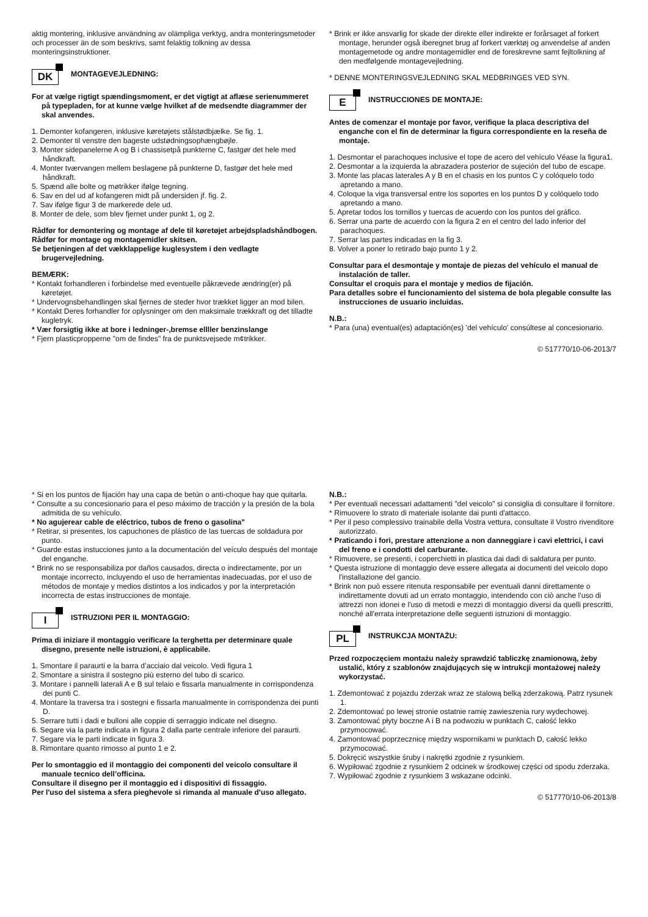aktig montering, inklusive användning av olämpliga verktyg, andra monteringsmetoder och processer än de som beskrivs, samt felaktig tolkning av dessa monteringsinstruktioner.
DK
MONTAGEVEJLEDNING:
For at vælge rigtigt spændingsmoment, er det vigtigt at aflæse serienummeret på typepladen, for at kunne vælge hvilket af de medsendte diagrammer der skal anvendes.
1. Demonter kofangeren, inklusive køretøjets stålstødbjælke. Se fig. 1.
2. Demonter til venstre den bageste udstødningsophængbøjle.
3. Monter sidepanelerne A og B i chassisetpå punkterne C, fastgør det hele med håndkraft.
4. Monter tværvangen mellem beslagene på punkterne D, fastgør det hele med håndkraft.
5. Spænd alle bolte og møtrikker ifølge tegning.
6. Sav en del ud af kofangeren midt på undersiden jf. fig. 2.
7. Sav ifølge figur 3 de markerede dele ud.
8. Monter de dele, som blev fjernet under punkt 1, og 2.
Rådfør for demontering og montage af dele til køretøjet arbejdspladshåndbogen.
Rådfør for montage og montagemidler skitsen.
Se betjeningen af det vækklappelige kuglesystem i den vedlagte brugervejledning.
BEMÆRK:
* Kontakt forhandleren i forbindelse med eventuelle påkrævede ændring(er) på køretøjet.
* Undervognsbehandlingen skal fjernes de steder hvor trækket ligger an mod bilen.
* Kontakt Deres forhandler for oplysninger om den maksimale trækkraft og det tilladte kugletryk.
* Vær forsigtig ikke at bore i ledninger-,bremse ellller benzinslange
* Fjern plasticpropperne "om de findes" fra de punktsvejsede m¢trikker.
* Brink er ikke ansvarlig for skade der direkte eller indirekte er forårsaget af forkert montage, herunder også iberegnet brug af forkert værktøj og anvendelse af anden montagemetode og andre montagemidler end de foreskrevne samt fejltolkning af den medfølgende montagevejledning.
* DENNE MONTERINGSVEJLEDNING SKAL MEDBRINGES VED SYN.
E
INSTRUCCIONES DE MONTAJE:
Antes de comenzar el montaje por favor, verifique la placa descriptiva del enganche con el fin de determinar la figura correspondiente en la reseña de montaje.
1. Desmontar el parachoques inclusive el tope de acero del vehículo Véase la figura1.
2. Desmontar a la izquierda la abrazadera posterior de sujeción del tubo de escape.
3. Monte las placas laterales A y B en el chasis en los puntos C y colóquelo todo apretando a mano.
4. Coloque la viga transversal entre los soportes en los puntos D y colóquelo todo apretando a mano.
5. Apretar todos los tornillos y tuercas de acuerdo con los puntos del gráfico.
6. Serrar una parte de acuerdo con la figura 2 en el centro del lado inferior del parachoques.
7. Serrar las partes indicadas en la fig 3.
8. Volver a poner lo retirado bajo punto 1 y 2.
Consultar para el desmontaje y montaje de piezas del vehículo el manual de instalación de taller.
Consultar el croquis para el montaje y medios de fijación.
Para detalles sobre el funcionamiento del sistema de bola plegable consulte las instrucciones de usuario incluidas.
N.B.:
* Para (una) eventual(es) adaptación(es) 'del vehículo' consúltese al concesionario.
© 517770/10-06-2013/7
* Si en los puntos de fijación hay una capa de betún o anti-choque hay que quitarla.
* Consulte a su concesionario para el peso máximo de tracción y la presión de la bola admitida de su vehículo.
* No agujerear cable de eléctrico, tubos de freno o gasolina"
* Retirar, si presentes, los capuchones de plástico de las tuercas de soldadura por punto.
* Guarde estas instucciones junto a la documentación del veículo después del montaje del enganche.
* Brink no se responsabiliza por daños causados, directa o indirectamente, por un montaje incorrecto, incluyendo el uso de herramientas inadecuadas, por el uso de métodos de montaje y medios distintos a los indicados y por la interpretación incorrecta de estas instrucciones de montaje.
I
ISTRUZIONI PER IL MONTAGGIO:
Prima di iniziare il montaggio verificare la terghetta per determinare quale disegno, presente nelle istruzioni, è applicabile.
1. Smontare il paraurti e la barra d’acciaio dal veicolo. Vedi figura 1
2. Smontare a sinistra il sostegno più esterno del tubo di scarico.
3. Montare i pannelli laterali A e B sul telaio e fissarla manualmente in corrispondenza dei punti C.
4. Montare la traversa tra i sostegni e fissarla manualmente in corrispondenza dei punti D.
5. Serrare tutti i dadi e bulloni alle coppie di serraggio indicate nel disegno.
6. Segare via la parte indicata in figura 2 dalla parte centrale inferiore del paraurti.
7. Segare via le parti indicate in figura 3.
8. Rimontare quanto rimosso al punto 1 e 2.
Per lo smontaggio ed il montaggio dei componenti del veicolo consultare il manuale tecnico dell’officina.
Consultare il disegno per il montaggio ed i dispositivi di fissaggio.
Per l'uso del sistema a sfera pieghevole si rimanda al manuale d'uso allegato.
N.B.:
* Per eventuali necessari adattamenti "del veicolo" si consiglia di consultare il fornitore.
* Rimuovere lo strato di materiale isolante dai punti d'attacco.
* Per il peso complessivo trainabile della Vostra vettura, consultate il Vostro rivenditore autorizzato.
* Praticando i fori, prestare attenzione a non danneggiare i cavi elettrici, i cavi del freno e i condotti del carburante.
* Rimuovere, se presenti, i coperchietti in plastica dai dadi di saldatura per punto.
* Questa istruzione di montaggio deve essere allegata ai documenti del veicolo dopo l'installazione del gancio.
* Brink non può essere ritenuta responsabile per eventuali danni direttamente o indirettamente dovuti ad un errato montaggio, intendendo con ciò anche l'uso di attrezzi non idonei e l'uso di metodi e mezzi di montaggio diversi da quelli prescritti, nonché all'errata interpretazione delle seguenti istruzioni di montaggio.
PL
INSTRUKCJA MONTAŻU:
Przed rozpoczęciem montażu należy sprawdzić tabliczkę znamionową, żeby ustalić, który z szablonów znajdujących się w intrukcji montażowej należy wykorzystać.
1. Zdemontować z pojazdu zderzak wraz ze stalową belką zderzakową. Patrz rysunek 1.
2. Zdemontować po lewej stronie ostatnie ramię zawieszenia rury wydechowej.
3. Zamontować płyty boczne A i B na podwoziu w punktach C, całość lekko przymocować.
4. Zamontować poprzecznicę między wspornikami w punktach D, całość lekko przymocować.
5. Dokręcić wszystkie śruby i nakrętki zgodnie z rysunkiem.
6. Wypiłować zgodnie z rysunkiem 2 odcinek w środkowej części od spodu zderzaka.
7. Wypiłować zgodnie z rysunkiem 3 wskazane odcinki.
© 517770/10-06-2013/8